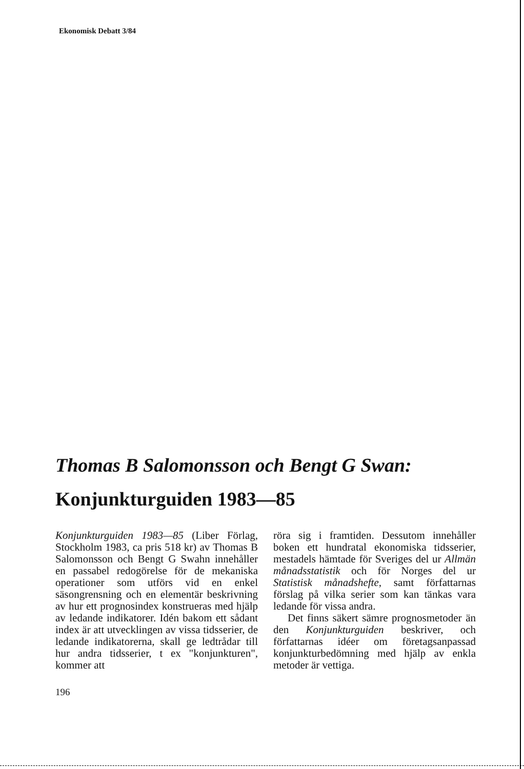Ekonomisk Debatt 3/84
Thomas B Salomonsson och Bengt G Swan:
Konjunkturguiden 1983—85
Konjunkturguiden 1983—85 (Liber Förlag, Stockholm 1983, ca pris 518 kr) av Thomas B Salomonsson och Bengt G Swahn innehåller en passabel redogörelse för de mekaniska operationer som utförs vid en enkel säsongrensning och en elementär beskrivning av hur ett prognosindex konstrueras med hjälp av ledande indikatorer. Idén bakom ett sådant index är att utvecklingen av vissa tidsserier, de ledande indikatorerna, skall ge ledtrådar till hur andra tidsserier, t ex "konjunkturen", kommer att
röra sig i framtiden. Dessutom innehåller boken ett hundratal ekonomiska tidsserier, mestadels hämtade för Sveriges del ur Allmän månadsstatistik och för Norges del ur Statistisk månadshefte, samt författarnas förslag på vilka serier som kan tänkas vara ledande för vissa andra.
Det finns säkert sämre prognosmetoder än den Konjunkturguiden beskriver, och författarnas idéer om företagsanpassad konjunkturbedömning med hjälp av enkla metoder är vettiga.
196